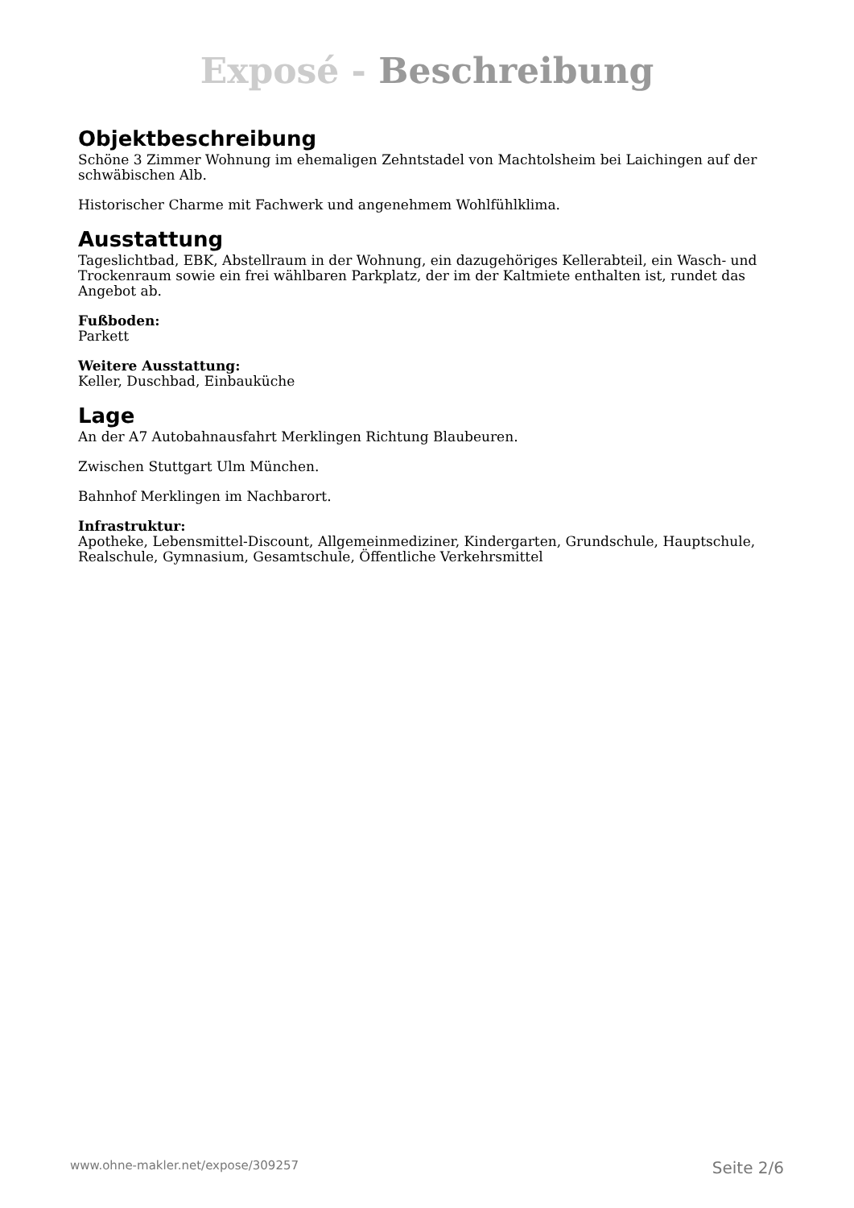Exposé - Beschreibung
Objektbeschreibung
Schöne 3 Zimmer Wohnung im ehemaligen Zehntstadel von Machtolsheim bei Laichingen auf der schwäbischen Alb.
Historischer Charme mit Fachwerk und angenehmem Wohlfühlklima.
Ausstattung
Tageslichtbad, EBK, Abstellraum in der Wohnung, ein dazugehöriges Kellerabteil, ein Wasch- und Trockenraum sowie ein frei wählbaren Parkplatz, der im der Kaltmiete enthalten ist, rundet das Angebot ab.
Fußboden:
Parkett
Weitere Ausstattung:
Keller, Duschbad, Einbauküche
Lage
An der A7 Autobahnausfahrt Merklingen Richtung Blaubeuren.
Zwischen Stuttgart Ulm München.
Bahnhof Merklingen im Nachbarort.
Infrastruktur:
Apotheke, Lebensmittel-Discount, Allgemeinmediziner, Kindergarten, Grundschule, Hauptschule, Realschule, Gymnasium, Gesamtschule, Öffentliche Verkehrsmittel
www.ohne-makler.net/expose/309257 Seite 2/6